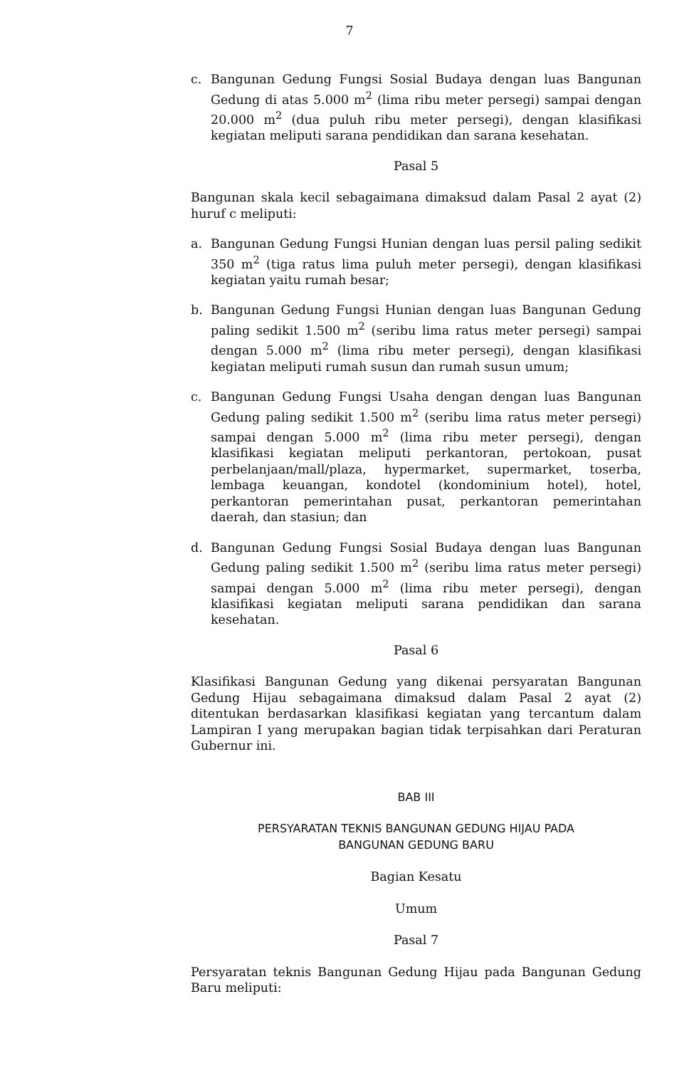7
c. Bangunan Gedung Fungsi Sosial Budaya dengan luas Bangunan Gedung di atas 5.000 m<sup>2</sup> (lima ribu meter persegi) sampai dengan 20.000 m<sup>2</sup> (dua puluh ribu meter persegi), dengan klasifikasi kegiatan meliputi sarana pendidikan dan sarana kesehatan.
Pasal 5
Bangunan skala kecil sebagaimana dimaksud dalam Pasal 2 ayat (2) huruf c meliputi:
a. Bangunan Gedung Fungsi Hunian dengan luas persil paling sedikit 350 m<sup>2</sup> (tiga ratus lima puluh meter persegi), dengan klasifikasi kegiatan yaitu rumah besar;
b. Bangunan Gedung Fungsi Hunian dengan luas Bangunan Gedung paling sedikit 1.500 m<sup>2</sup> (seribu lima ratus meter persegi) sampai dengan 5.000 m<sup>2</sup> (lima ribu meter persegi), dengan klasifikasi kegiatan meliputi rumah susun dan rumah susun umum;
c. Bangunan Gedung Fungsi Usaha dengan dengan luas Bangunan Gedung paling sedikit 1.500 m<sup>2</sup> (seribu lima ratus meter persegi) sampai dengan 5.000 m<sup>2</sup> (lima ribu meter persegi), dengan klasifikasi kegiatan meliputi perkantoran, pertokoan, pusat perbelanjaan/mall/plaza, hypermarket, supermarket, toserba, lembaga keuangan, kondotel (kondominium hotel), hotel, perkantoran pemerintahan pusat, perkantoran pemerintahan daerah, dan stasiun; dan
d. Bangunan Gedung Fungsi Sosial Budaya dengan luas Bangunan Gedung paling sedikit 1.500 m<sup>2</sup> (seribu lima ratus meter persegi) sampai dengan 5.000 m<sup>2</sup> (lima ribu meter persegi), dengan klasifikasi kegiatan meliputi sarana pendidikan dan sarana kesehatan.
Pasal 6
Klasifikasi Bangunan Gedung yang dikenai persyaratan Bangunan Gedung Hijau sebagaimana dimaksud dalam Pasal 2 ayat (2) ditentukan berdasarkan klasifikasi kegiatan yang tercantum dalam Lampiran I yang merupakan bagian tidak terpisahkan dari Peraturan Gubernur ini.
BAB III
PERSYARATAN TEKNIS BANGUNAN GEDUNG HIJAU PADA
BANGUNAN GEDUNG BARU
Bagian Kesatu
Umum
Pasal 7
Persyaratan teknis Bangunan Gedung Hijau pada Bangunan Gedung Baru meliputi: